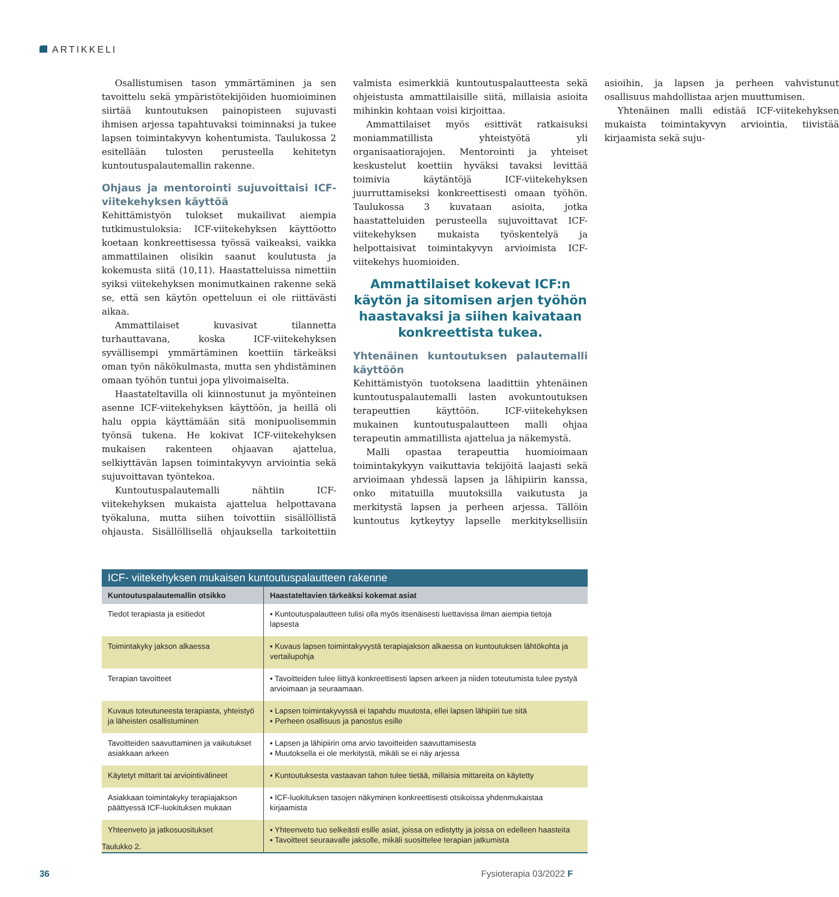ARTIKKELI
Osallistumisen tason ymmärtäminen ja sen tavoittelu sekä ympäristötekijöiden huomioiminen siirtää kuntoutuksen painopisteen sujuvasti ihmisen arjessa tapahtuvaksi toiminnaksi ja tukee lapsen toimintakyvyn kohentumista. Taulukossa 2 esitellään tulosten perusteella kehitetyn kuntoutuspalautemallin rakenne.
Ohjaus ja mentorointi sujuvoittaisi ICF-viitekehyksen käyttöä
Kehittämistyön tulokset mukailivat aiempia tutkimustuloksia: ICF-viitekehyksen käyttöotto koetaan konkreettisessa työssä vaikeaksi, vaikka ammattilainen olisikin saanut koulutusta ja kokemusta siitä (10,11). Haastatteluissa nimettiin syiksi viitekehyksen monimutkainen rakenne sekä se, että sen käytön opetteluun ei ole riittävästi aikaa.
Ammattilaiset kuvasivat tilannetta turhauttavana, koska ICF-viitekehyksen syvällisempi ymmärtäminen koettiin tärkeäksi oman työn näkökulmasta, mutta sen yhdistäminen omaan työhön tuntui jopa ylivoimaiselta.
Haastateltavilla oli kiinnostunut ja myönteinen asenne ICF-viitekehyksen käyttöön, ja heillä oli halu oppia käyttämään sitä monipuolisemmin työnsä tukena. He kokivat ICF-viitekehyksen mukaisen rakenteen ohjaavan ajattelua, selkiyttävän lapsen toimintakyvyn arviointia sekä sujuvoittavan työntekoa.
Kuntoutuspalautemalli nähtiin ICF-viitekehyksen mukaista ajattelua helpottavana työkaluna, mutta siihen toivottiin sisällöllistä ohjausta. Sisällöllisellä ohjauksella tarkoitettiin valmista esimerkkiä kuntoutuspalautteesta sekä ohjeistusta ammattilaisille siitä, millaisia asioita mihinkin kohtaan voisi kirjoittaa.
Ammattilaiset myös esittivät ratkaisuksi moniammatillista yhteistyötä yli organisaatiorajojen. Mentorointi ja yhteiset keskustelut koettiin hyväksi tavaksi levittää toimivia käytäntöjä ICF-viitekehyksen juurruttamiseksi konkreettisesti omaan työhön. Taulukossa 3 kuvataan asioita, jotka haastatteluiden perusteella sujuvoittavat ICF-viitekehyksen mukaista työskentelyä ja helpottaisivat toimintakyvyn arvioimista ICF-viitekehys huomioiden.
Ammattilaiset kokevat ICF:n käytön ja sitomisen arjen työhön haastavaksi ja siihen kaivataan konkreettista tukea.
Yhtenäinen kuntoutuksen palautemalli käyttöön
Kehittämistyön tuotoksena laadittiin yhtenäinen kuntoutuspalautemalli lasten avokuntoutuksen terapeuttien käyttöön. ICF-viitekehyksen mukainen kuntoutuspalautteen malli ohjaa terapeutin ammatillista ajattelua ja näkemystä.
Malli opastaa terapeuttia huomioimaan toimintakykyyn vaikuttavia tekijöitä laajasti sekä arvioimaan yhdessä lapsen ja lähipiirin kanssa, onko mitatuilla muutoksilla vaikutusta ja merkitystä lapsen ja perheen arjessa. Tällöin kuntoutus kytkeytyy lapselle merkityksellisiin asioihin, ja lapsen ja perheen vahvistunut osallisuus mahdollistaa arjen muuttumisen.
Yhtenäinen malli edistää ICF-viitekehyksen mukaista toimintakyvyn arviointia, tiivistää kirjaamista sekä suju-
ICF- viitekehyksen mukaisen kuntoutuspalautteen rakenne
| Kuntoutuspalautemallin otsikko | Haastateltavien tärkeäksi kokemat asiat |
| --- | --- |
| Tiedot terapiasta ja esitiedot | ▪ Kuntoutuspalautteen tulisi olla myös itsenäisesti luettavissa ilman aiempia tietoja lapsesta |
| Toimintakyky jakson alkaessa | ▪ Kuvaus lapsen toimintakyvystä terapiajakson alkaessa on kuntoutuksen lähtökohta ja vertailupohja |
| Terapian tavoitteet | ▪ Tavoitteiden tulee liittyä konkreettisesti lapsen arkeen ja niiden toteutumista tulee pystyä arvioimaan ja seuraamaan. |
| Kuvaus toteutuneesta terapiasta, yhteistyö ja läheisten osallistuminen | ▪ Lapsen toimintakyvyssä ei tapahdu muutosta, ellei lapsen lähipiiri tue sitä ▪ Perheen osallisuus ja panostus esille |
| Tavoitteiden saavuttaminen ja vaikutukset asiakkaan arkeen | ▪ Lapsen ja lähipiirin oma arvio tavoitteiden saavuttamisesta ▪ Muutoksella ei ole merkitystä, mikäli se ei näy arjessa |
| Käytetyt mittarit tai arviointivälineet | ▪ Kuntoutuksesta vastaavan tahon tulee tietää, millaisia mittareita on käytetty |
| Asiakkaan toimintakyky terapiajakson päättyessä ICF-luokituksen mukaan | ▪ ICF-luokituksen tasojen näkyminen konkreettisesti otsikoissa yhdenmukaistaa kirjaamista |
| Yhteenveto ja jatkosuositukset | ▪ Yhteenveto tuo selkeästi esille asiat, joissa on edistytty ja joissa on edelleen haasteita ▪ Tavoitteet seuraavalle jaksolle, mikäli suosittelee terapian jatkumista |
Taulukko 2.
36 Fysioterapia 03/2022 F